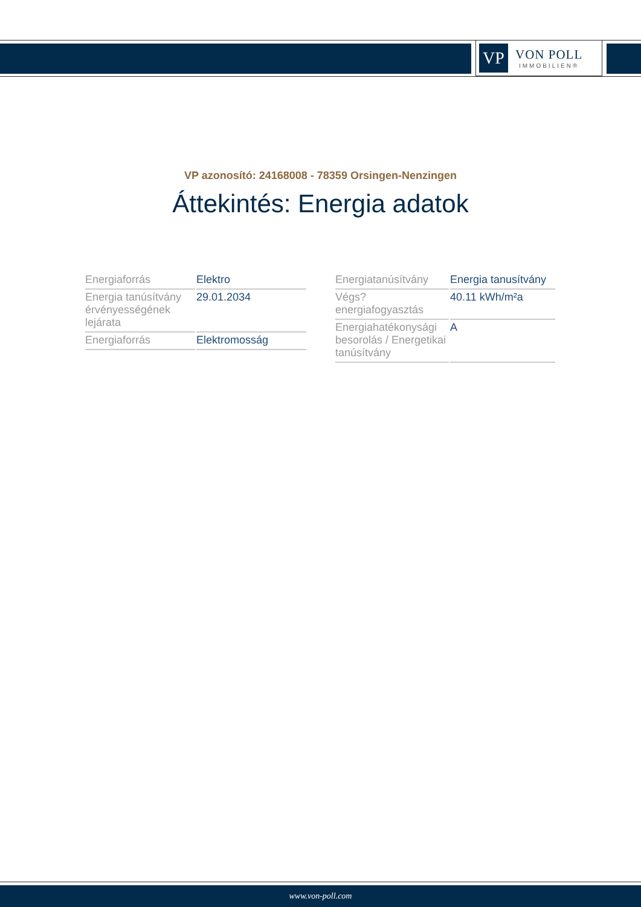VP
VON POLL
IMMOBILIEN®
VP azonosító: 24168008 - 78359 Orsingen-Nenzingen
Áttekintés: Energia adatok
| Energiaforrás | Elektro |
| Energia tanúsítvány érvényességének lejárata | 29.01.2034 |
| Energiaforrás | Elektromosság |
| Energiatanúsítvány | Energia tanusítvány |
| Végs? energiafogyasztás | 40.11 kWh/m²a |
| Energiahatékonysági besorolás / Energetikai tanúsítvány | A |
www.von-poll.com